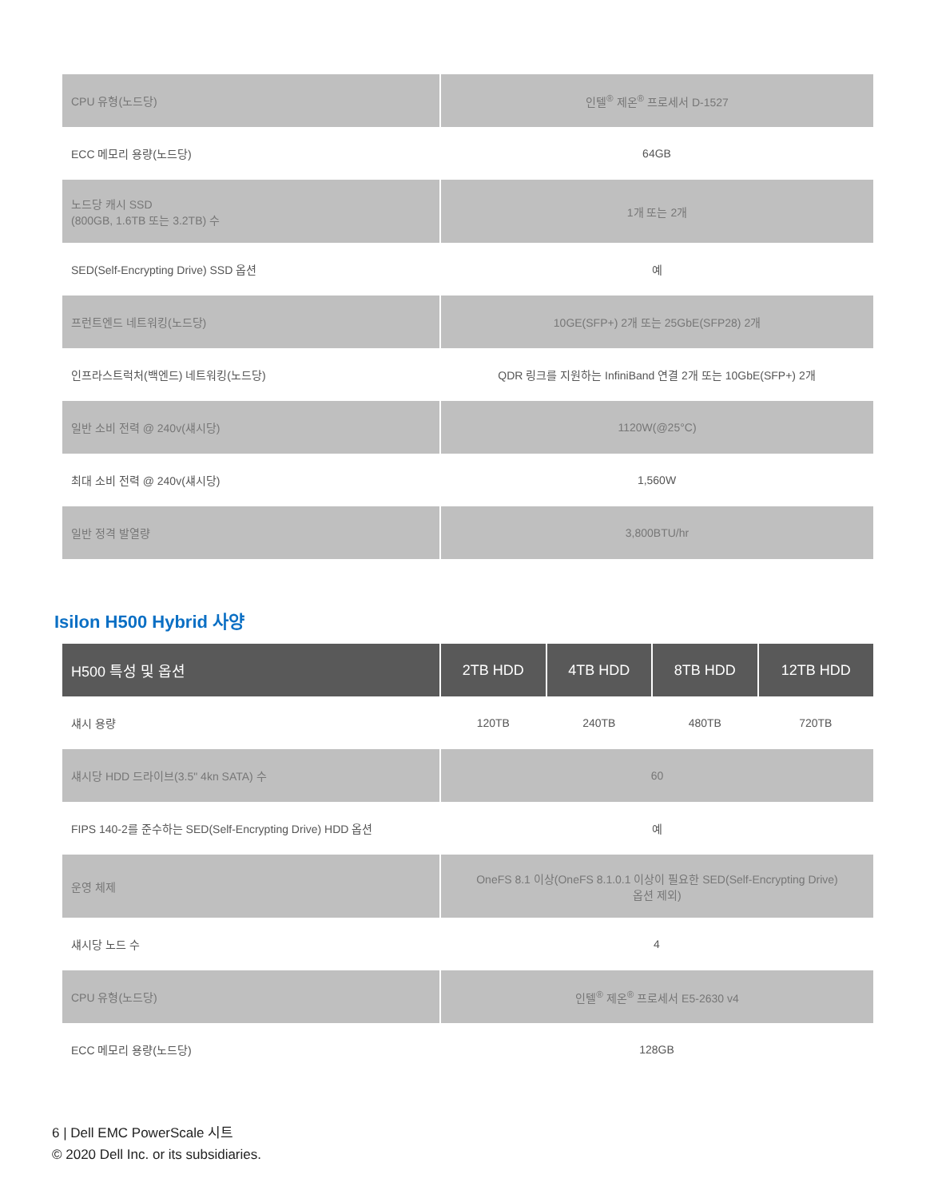| CPU 유형(노드당) | 인텔<sup>®</sup> 제온<sup>®</sup> 프로세서 D-1527 |
| ECC 메모리 용량(노드당) | 64GB |
| 노드당 캐시 SSD (800GB, 1.6TB 또는 3.2TB) 수 | 1개 또는 2개 |
| SED(Self-Encrypting Drive) SSD 옵션 | 예 |
| 프런트엔드 네트워킹(노드당) | 10GE(SFP+) 2개 또는 25GbE(SFP28) 2개 |
| 인프라스트럭처(백엔드) 네트워킹(노드당) | QDR 링크를 지원하는 InfiniBand 연결 2개 또는 10GbE(SFP+) 2개 |
| 일반 소비 전력 @ 240v(섀시당) | 1120W(@25°C) |
| 최대 소비 전력 @ 240v(섀시당) | 1,560W |
| 일반 정격 발열량 | 3,800BTU/hr |
Isilon H500 Hybrid 사양
| H500 특성 및 옵션 | 2TB HDD | 4TB HDD | 8TB HDD | 12TB HDD |
| --- | --- | --- | --- | --- |
| 섀시 용량 | 120TB | 240TB | 480TB | 720TB |
| 섀시당 HDD 드라이브(3.5" 4kn SATA) 수 | 60 | | | |
| FIPS 140-2를 준수하는 SED(Self-Encrypting Drive) HDD 옵션 | 예 | | | |
| 운영 체제 | OneFS 8.1 이상(OneFS 8.1.0.1 이상이 필요한 SED(Self-Encrypting Drive) 옵션 제외) | | | |
| 섀시당 노드 수 | 4 | | | |
| CPU 유형(노드당) | 인텔<sup>®</sup> 제온<sup>®</sup> 프로세서 E5-2630 v4 | | | |
| ECC 메모리 용량(노드당) | 128GB | | | |
6 | Dell EMC PowerScale 시트
© 2020 Dell Inc. or its subsidiaries.